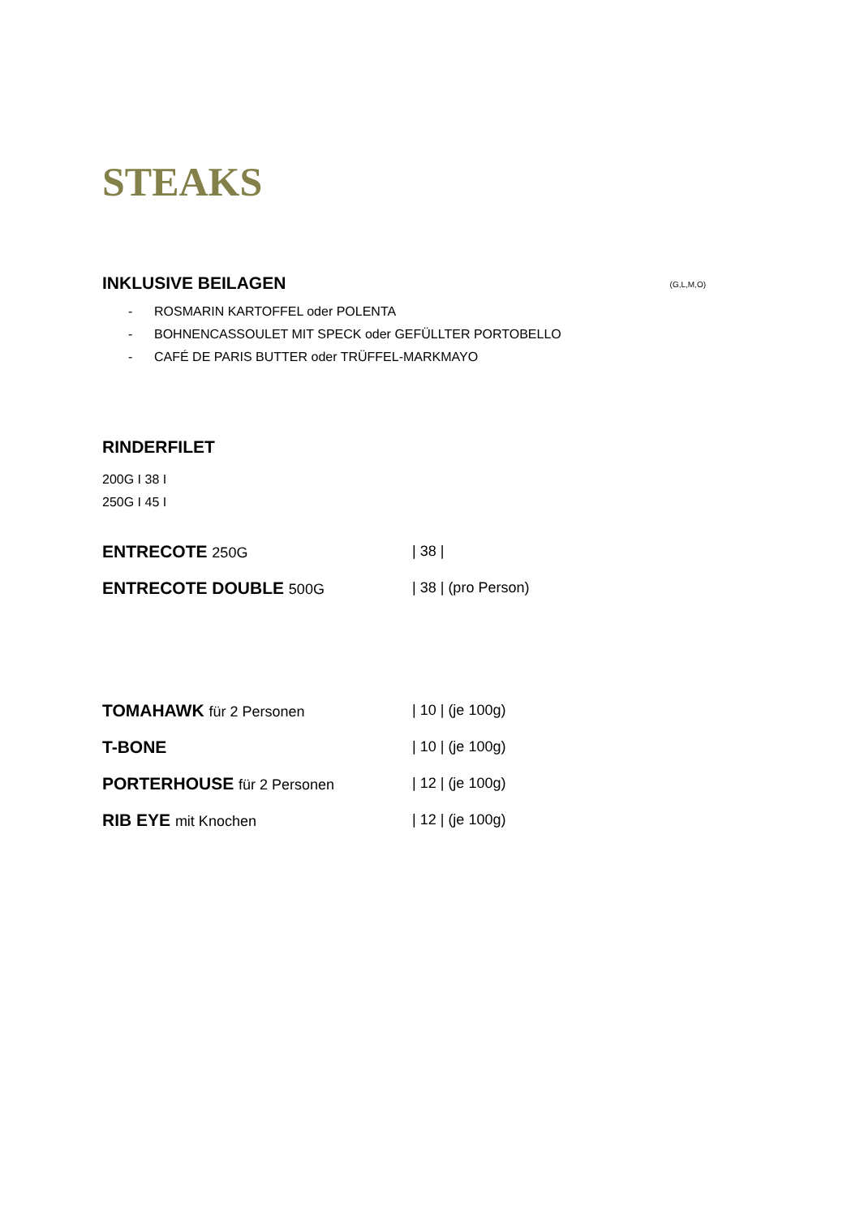STEAKS
INKLUSIVE BEILAGEN
(G,L,M,O)
- ROSMARIN KARTOFFEL oder POLENTA
- BOHNENCASSOULET MIT SPECK oder GEFÜLLTER PORTOBELLO
- CAFÉ DE PARIS BUTTER oder TRÜFFEL-MARKMAYO
RINDERFILET
200G I 38 I
250G I 45 I
ENTRECOTE 250G | 38 |
ENTRECOTE DOUBLE 500G | 38 | (pro Person)
TOMAHAWK für 2 Personen | 10 | (je 100g)
T-BONE
| 10 | (je 100g)
PORTERHOUSE für 2 Personen | 12 | (je 100g)
RIB EYE mit Knochen | 12 | (je 100g)